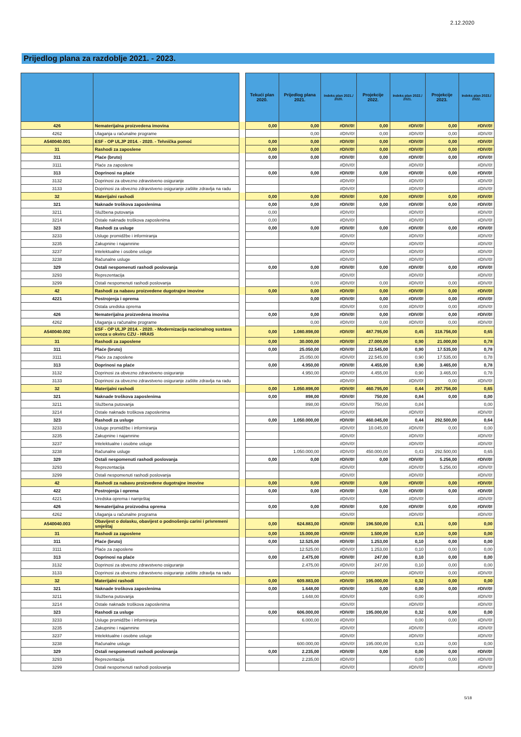2.12.2020
Prijedlog plana za razdoblje 2021. - 2023.
| | | | Tekući plan 2020. | Prijedlog plana 2021. | Indeks plan 2021./ 2020. | Projekcije 2022. | Indeks plan 2022./ 2021. | Projekcije 2023. | Indeks plan 2023./ 2022. |
| --- | --- | --- | --- | --- | --- | --- | --- | --- | --- |
| 426 | Nematerijalna proizvedena imovina | | 0,00 | 0,00 | #DIV/0! | 0,00 | #DIV/0! | 0,00 | #DIV/0! |
| 4262 | Ulaganja u računalne programe | | | 0,00 | #DIV/0! | 0,00 | #DIV/0! | 0,00 | #DIV/0! |
| A540040.001 | ESF - OP ULJP 2014. - 2020. - Tehnička pomoć | | 0,00 | 0,00 | #DIV/0! | 0,00 | #DIV/0! | 0,00 | #DIV/0! |
| 31 | Rashodi za zaposlene | | 0,00 | 0,00 | #DIV/0! | 0,00 | #DIV/0! | 0,00 | #DIV/0! |
| 311 | Plaće (bruto) | | 0,00 | 0,00 | #DIV/0! | 0,00 | #DIV/0! | 0,00 | #DIV/0! |
| 3111 | Plaće za zaposlene | | | | #DIV/0! | | #DIV/0! | | #DIV/0! |
| 313 | Doprinosi na plaće | | 0,00 | 0,00 | #DIV/0! | 0,00 | #DIV/0! | 0,00 | #DIV/0! |
| 3132 | Doprinosi za obvezno zdravstveno osiguranje | | | | #DIV/0! | | #DIV/0! | | #DIV/0! |
| 3133 | Doprinosi za obvezno zdravstveno osiguranje zaštite zdravlja na radu | | | | #DIV/0! | | #DIV/0! | | #DIV/0! |
| 32 | Materijalni rashodi | | 0,00 | 0,00 | #DIV/0! | 0,00 | #DIV/0! | 0,00 | #DIV/0! |
| 321 | Naknade troškova zaposlenima | | 0,00 | 0,00 | #DIV/0! | 0,00 | #DIV/0! | 0,00 | #DIV/0! |
| 3211 | Službena putovanja | | 0,00 | | #DIV/0! | | #DIV/0! | | #DIV/0! |
| 3214 | Ostale naknade troškova zaposlenima | | 0,00 | | #DIV/0! | | #DIV/0! | | #DIV/0! |
| 323 | Rashodi za usluge | | 0,00 | 0,00 | #DIV/0! | 0,00 | #DIV/0! | 0,00 | #DIV/0! |
| 3233 | Usluge promidžbe i informiranja | | | | #DIV/0! | | #DIV/0! | | #DIV/0! |
| 3235 | Zakupnine i najamnine | | | | #DIV/0! | | #DIV/0! | | #DIV/0! |
| 3237 | Intelektualne i osobne usluge | | | | #DIV/0! | | #DIV/0! | | #DIV/0! |
| 3238 | Računalne usluge | | | | #DIV/0! | | #DIV/0! | | #DIV/0! |
| 329 | Ostali nespomenuti rashodi poslovanja | | 0,00 | 0,00 | #DIV/0! | 0,00 | #DIV/0! | 0,00 | #DIV/0! |
| 3293 | Reprezentacija | | | | #DIV/0! | | #DIV/0! | | #DIV/0! |
| 3299 | Ostali nespomenuti rashodi poslovanja | | | 0,00 | #DIV/0! | 0,00 | #DIV/0! | 0,00 | #DIV/0! |
| 42 | Rashodi za nabavu proizvedene dugotrajne imovine | | 0,00 | 0,00 | #DIV/0! | 0,00 | #DIV/0! | 0,00 | #DIV/0! |
| 4221 | Postrojenja i oprema | | | 0,00 | #DIV/0! | 0,00 | #DIV/0! | 0,00 | #DIV/0! |
| | Ostala uredska oprema | | | | #DIV/0! | 0,00 | #DIV/0! | 0,00 | #DIV/0! |
| 426 | Nematerijalna proizvedena imovina | | 0,00 | 0,00 | #DIV/0! | 0,00 | #DIV/0! | 0,00 | #DIV/0! |
| 4262 | Ulaganja u računalne programe | | | 0,00 | #DIV/0! | 0,00 | #DIV/0! | 0,00 | #DIV/0! |
| A540040.002 | ESF - OP ULJP 2014. - 2020. - Modernizacija nacionalnog sustava uvoza u okviru CZU - HRAIS | | 0,00 | 1.080.898,00 | #DIV/0! | 487.795,00 | 0,45 | 318.756,00 | 0,65 |
| 31 | Rashodi za zaposlene | | 0,00 | 30.000,00 | #DIV/0! | 27.000,00 | 0,90 | 21.000,00 | 0,78 |
| 311 | Plaće (bruto) | | 0,00 | 25.050,00 | #DIV/0! | 22.545,00 | 0,90 | 17.535,00 | 0,78 |
| 3111 | Plaće za zaposlene | | | 25.050,00 | #DIV/0! | 22.545,00 | 0,90 | 17.535,00 | 0,78 |
| 313 | Doprinosi na plaće | | 0,00 | 4.950,00 | #DIV/0! | 4.455,00 | 0,90 | 3.465,00 | 0,78 |
| 3132 | Doprinosi za obvezno zdravstveno osiguranje | | | 4.950,00 | #DIV/0! | 4.455,00 | 0,90 | 3.465,00 | 0,78 |
| 3133 | Doprinosi za obvezno zdravstveno osiguranje zaštite zdravlja na radu | | | | #DIV/0! | | #DIV/0! | 0,00 | #DIV/0! |
| 32 | Materijalni rashodi | | 0,00 | 1.050.898,00 | #DIV/0! | 460.795,00 | 0,44 | 297.756,00 | 0,65 |
| 321 | Naknade troškova zaposlenima | | 0,00 | 898,00 | #DIV/0! | 750,00 | 0,84 | 0,00 | 0,00 |
| 3211 | Službena putovanja | | | 898,00 | #DIV/0! | 750,00 | 0,84 | | 0,00 |
| 3214 | Ostale naknade troškova zaposlenima | | | | #DIV/0! | | #DIV/0! | | #DIV/0! |
| 323 | Rashodi za usluge | | 0,00 | 1.050.000,00 | #DIV/0! | 460.045,00 | 0,44 | 292.500,00 | 0,64 |
| 3233 | Usluge promidžbe i informiranja | | | | #DIV/0! | 10.045,00 | #DIV/0! | 0,00 | 0,00 |
| 3235 | Zakupnine i najamnine | | | | #DIV/0! | | #DIV/0! | | #DIV/0! |
| 3237 | Intelektualne i osobne usluge | | | | #DIV/0! | | #DIV/0! | | #DIV/0! |
| 3238 | Računalne usluge | | | 1.050.000,00 | #DIV/0! | 450.000,00 | 0,43 | 292.500,00 | 0,65 |
| 329 | Ostali nespomenuti rashodi poslovanja | | 0,00 | 0,00 | #DIV/0! | 0,00 | #DIV/0! | 5.256,00 | #DIV/0! |
| 3293 | Reprezentacija | | | | #DIV/0! | | #DIV/0! | 5.256,00 | #DIV/0! |
| 3299 | Ostali nespomenuti rashodi poslovanja | | | | #DIV/0! | | #DIV/0! | | #DIV/0! |
| 42 | Rashodi za nabavu proizvedene dugotrajne imovine | | 0,00 | 0,00 | #DIV/0! | 0,00 | #DIV/0! | 0,00 | #DIV/0! |
| 422 | Postrojenja i oprema | | 0,00 | 0,00 | #DIV/0! | 0,00 | #DIV/0! | 0,00 | #DIV/0! |
| 4221 | Uredska oprema i namještaj | | | | #DIV/0! | | #DIV/0! | | #DIV/0! |
| 426 | Nematerijalna proizvodna oprema | | 0,00 | 0,00 | #DIV/0! | 0,00 | #DIV/0! | 0,00 | #DIV/0! |
| 4262 | Ulaganja u računalne programa | | | | #DIV/0! | | #DIV/0! | | #DIV/0! |
| A540040.003 | Obavijest o dolasku, obavijest o podnošenju carini i privremeni smještaj | | 0,00 | 624.883,00 | #DIV/0! | 196.500,00 | 0,31 | 0,00 | 0,00 |
| 31 | Rashodi za zaposlene | | 0,00 | 15.000,00 | #DIV/0! | 1.500,00 | 0,10 | 0,00 | 0,00 |
| 311 | Plaće (bruto) | | 0,00 | 12.525,00 | #DIV/0! | 1.253,00 | 0,10 | 0,00 | 0,00 |
| 3111 | Plaće za zaposlene | | | 12.525,00 | #DIV/0! | 1.253,00 | 0,10 | 0,00 | 0,00 |
| 313 | Doprinosi na plaće | | 0,00 | 2.475,00 | #DIV/0! | 247,00 | 0,10 | 0,00 | 0,00 |
| 3132 | Doprinosi za obvezno zdravstveno osiguranje | | | 2.475,00 | #DIV/0! | 247,00 | 0,10 | 0,00 | 0,00 |
| 3133 | Doprinosi za obvezno zdravstveno osiguranje zaštite zdravlja na radu | | | | #DIV/0! | | #DIV/0! | 0,00 | #DIV/0! |
| 32 | Materijalni rashodi | | 0,00 | 609.883,00 | #DIV/0! | 195.000,00 | 0,32 | 0,00 | 0,00 |
| 321 | Naknade troškova zaposlenima | | 0,00 | 1.648,00 | #DIV/0! | 0,00 | 0,00 | 0,00 | #DIV/0! |
| 3211 | Službena putovanja | | | 1.648,00 | #DIV/0! | | 0,00 | | #DIV/0! |
| 3214 | Ostale naknade troškova zaposlenima | | | | #DIV/0! | | #DIV/0! | | #DIV/0! |
| 323 | Rashodi za usluge | | 0,00 | 606.000,00 | #DIV/0! | 195.000,00 | 0,32 | 0,00 | 0,00 |
| 3233 | Usluge promidžbe i informiranja | | | 6.000,00 | #DIV/0! | | 0,00 | 0,00 | #DIV/0! |
| 3235 | Zakupnine i najamnine | | | | #DIV/0! | | #DIV/0! | | #DIV/0! |
| 3237 | Intelektualne i osobne usluge | | | | #DIV/0! | | #DIV/0! | | #DIV/0! |
| 3238 | Računalne usluge | | | 600.000,00 | #DIV/0! | 195.000,00 | 0,33 | 0,00 | 0,00 |
| 329 | Ostali nespomenuti rashodi poslovanja | | 0,00 | 2.235,00 | #DIV/0! | 0,00 | 0,00 | 0,00 | #DIV/0! |
| 3293 | Reprezentacija | | | 2.235,00 | #DIV/0! | | 0,00 | 0,00 | #DIV/0! |
| 3299 | Ostali nespomenuti rashodi poslovanja | | | | #DIV/0! | | #DIV/0! | | #DIV/0! |
5/18